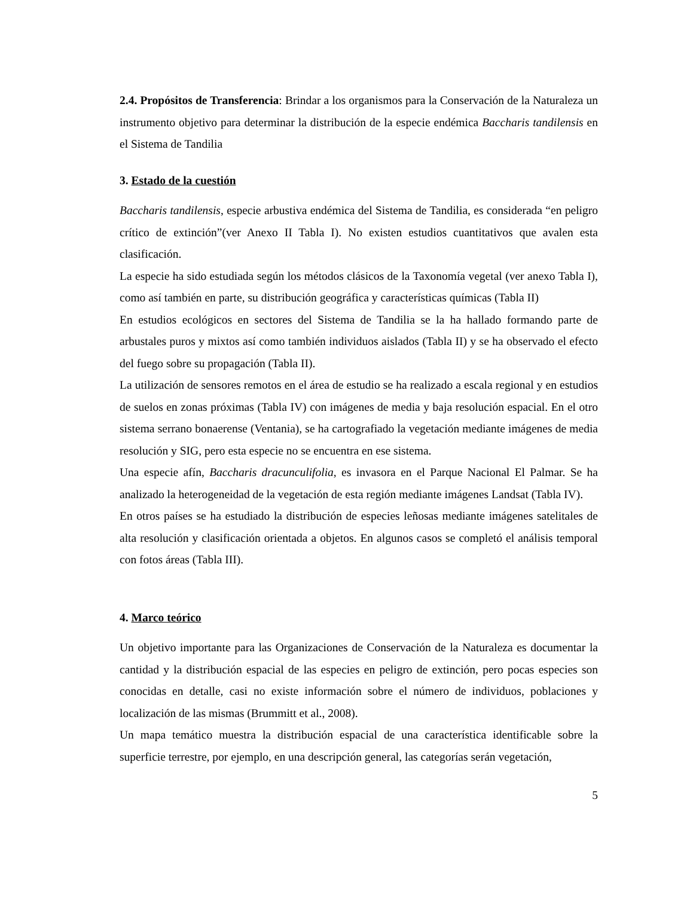2.4. Propósitos de Transferencia: Brindar a los organismos para la Conservación de la Naturaleza un instrumento objetivo para determinar la distribución de la especie endémica Baccharis tandilensis en el Sistema de Tandilia
3. Estado de la cuestión
Baccharis tandilensis, especie arbustiva endémica del Sistema de Tandilia, es considerada “en peligro crítico de extinción”(ver Anexo II Tabla I). No existen estudios cuantitativos que avalen esta clasificación.
La especie ha sido estudiada según los métodos clásicos de la Taxonomía vegetal (ver anexo Tabla I), como así también en parte, su distribución geográfica y características químicas (Tabla II)
En estudios ecológicos en sectores del Sistema de Tandilia se la ha hallado formando parte de arbustales puros y mixtos así como también individuos aislados (Tabla II) y se ha observado el efecto del fuego sobre su propagación (Tabla II).
La utilización de sensores remotos en el área de estudio se ha realizado a escala regional y en estudios de suelos en zonas próximas (Tabla IV) con imágenes de media y baja resolución espacial. En el otro sistema serrano bonaerense (Ventania), se ha cartografiado la vegetación mediante imágenes de media resolución y SIG, pero esta especie no se encuentra en ese sistema.
Una especie afín, Baccharis dracunculifolia, es invasora en el Parque Nacional El Palmar. Se ha analizado la heterogeneidad de la vegetación de esta región mediante imágenes Landsat (Tabla IV).
En otros países se ha estudiado la distribución de especies leñosas mediante imágenes satelitales de alta resolución y clasificación orientada a objetos. En algunos casos se completó el análisis temporal con fotos áreas (Tabla III).
4. Marco teórico
Un objetivo importante para las Organizaciones de Conservación de la Naturaleza es documentar la cantidad y la distribución espacial de las especies en peligro de extinción, pero pocas especies son conocidas en detalle, casi no existe información sobre el número de individuos, poblaciones y localización de las mismas (Brummitt et al., 2008).
Un mapa temático muestra la distribución espacial de una característica identificable sobre la superficie terrestre, por ejemplo, en una descripción general, las categorías serán vegetación,
5